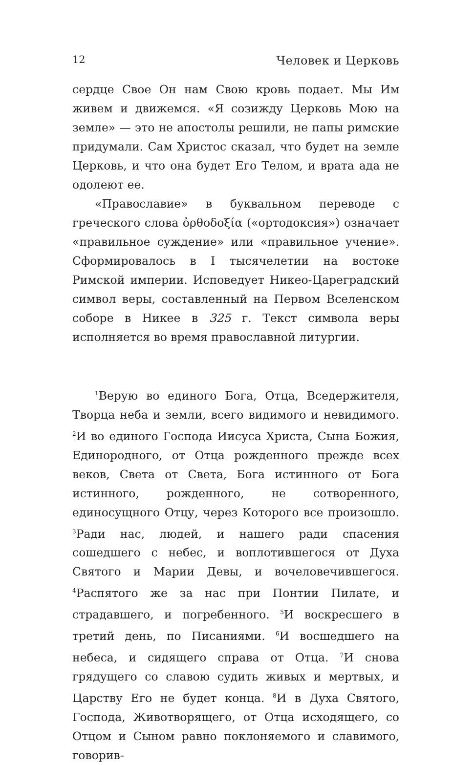12 Человек и Церковь
сердце Свое Он нам Свою кровь подает. Мы Им живем и движемся. «Я созижду Церковь Мою на земле» — это не апостолы решили, не папы римские придумали. Сам Христос сказал, что будет на земле Церковь, и что она будет Его Телом, и врата ада не одолеют ее.
«Православие» в буквальном переводе с греческого слова ὀρθοδοξία («ортодоксия») означает «правильное суждение» или «правильное учение». Сформировалось в I тысячелетии на востоке Римской империи. Исповедует Никео-Цареградский символ веры, составленный на Первом Вселенском соборе в Никее в 325 г. Текст символа веры исполняется во время православной литургии.
<sup>1</sup> Верую во единого Бога, Отца, Вседержителя, Творца неба и земли, всего видимого и невидимого. <sup>2</sup>И во единого Господа Иисуса Христа, Сына Божия, Единородного, от Отца рожденного прежде всех веков, Света от Света, Бога истинного от Бога истинного, рожденного, не сотворенного, единосущного Отцу, через Которого все произошло. <sup>3</sup>Ради нас, людей, и нашего ради спасения сошедшего с небес, и воплотившегося от Духа Святого и Марии Девы, и вочеловечившегося. <sup>4</sup>Распятого же за нас при Понтии Пилате, и страдавшего, и погребенного. <sup>5</sup>И воскресшего в третий день, по Писаниями. <sup>6</sup>И восшедшего на небеса, и сидящего справа от Отца. <sup>7</sup>И снова грядущего со славою судить живых и мертвых, и Царству Его не будет конца. <sup>8</sup>И в Духа Святого, Господа, Животворящего, от Отца исходящего, со Отцом и Сыном равно поклоняемого и славимого, говорив-